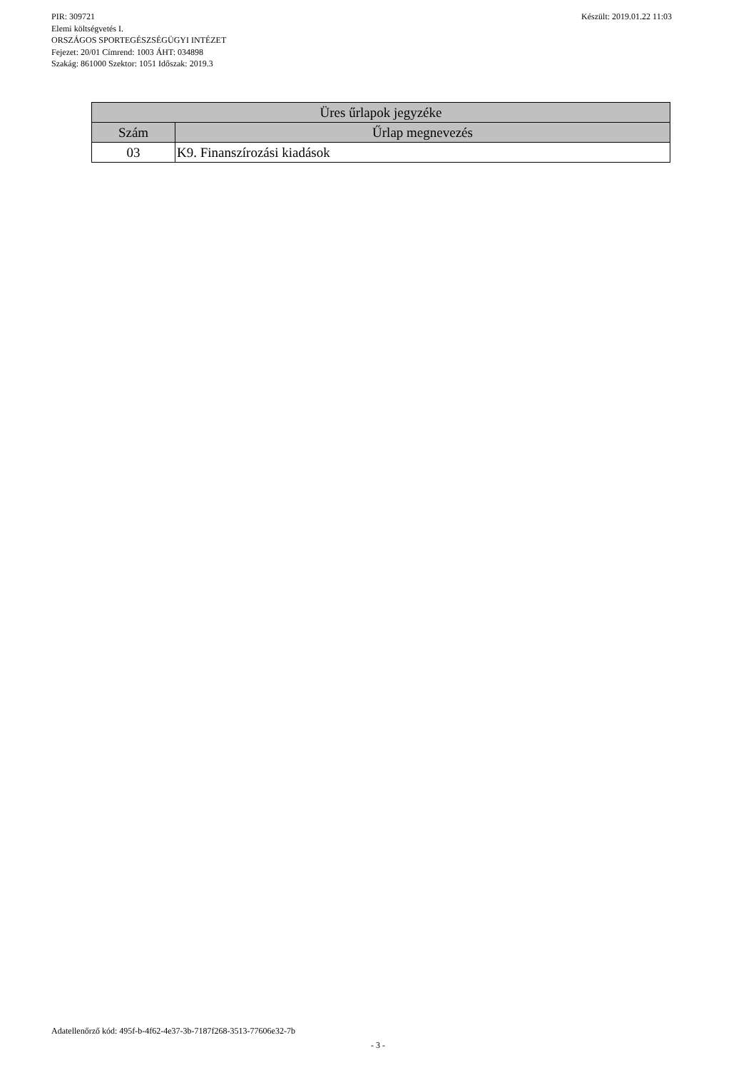PIR: 309721
Készült: 2019.01.22 11:03
Elemi költségvetés I.
ORSZÁGOS SPORTEGÉSZSÉGÜGYI INTÉZET
Fejezet: 20/01 Címrend: 1003 ÁHT: 034898
Szakág: 861000 Szektor: 1051 Időszak: 2019.3
| Üres űrlapok jegyzéke | |
| --- | --- |
| Szám | Űrlap megnevezés |
| 03 | K9. Finanszírozási kiadások |
Adatellenőrző kód: 495f-b-4f62-4e37-3b-7187f268-3513-77606e32-7b
- 3 -